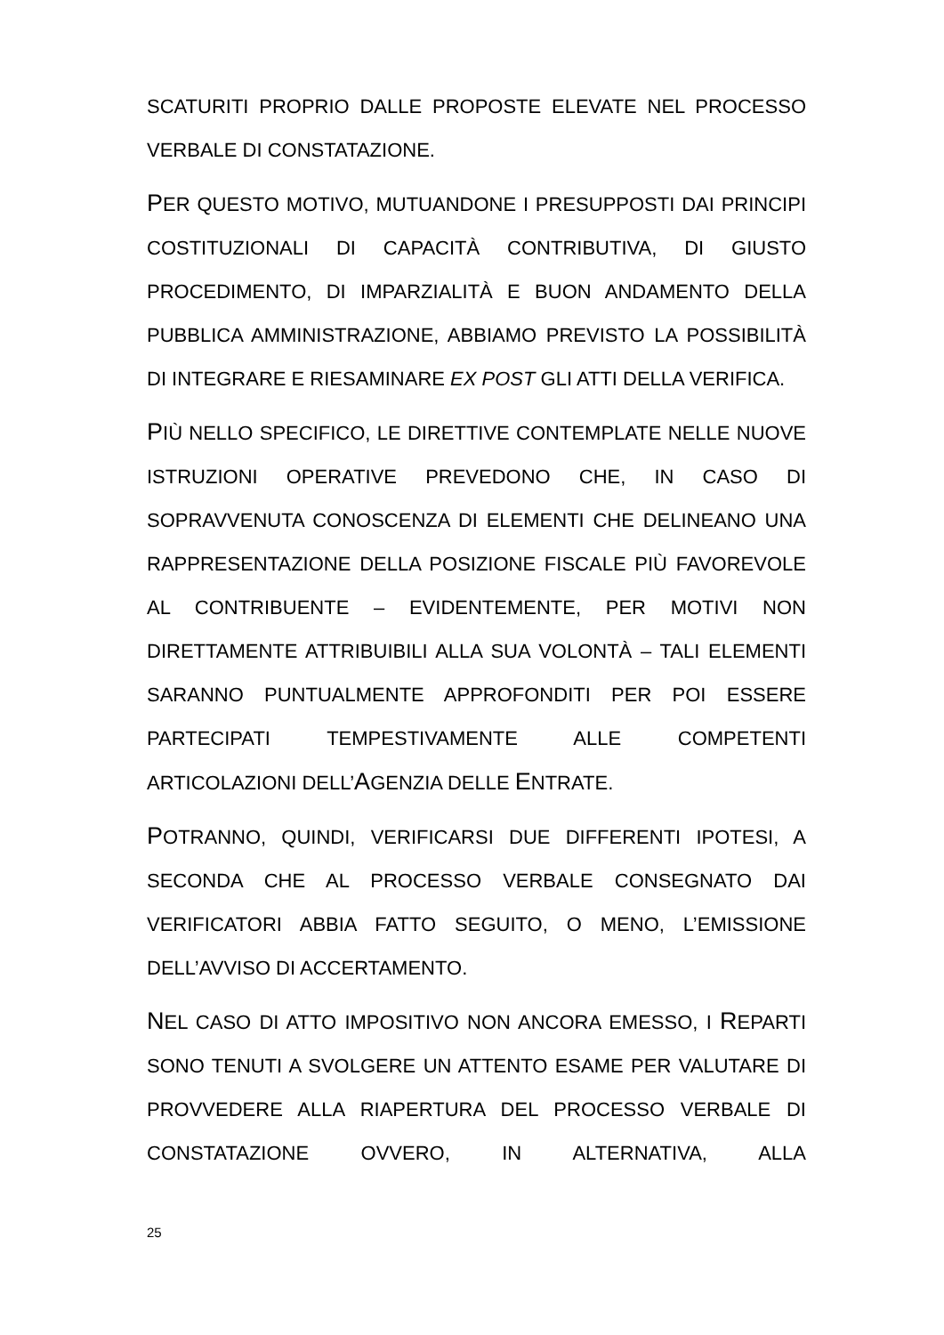SCATURITI PROPRIO DALLE PROPOSTE ELEVATE NEL PROCESSO VERBALE DI CONSTATAZIONE.
PER QUESTO MOTIVO, MUTUANDONE I PRESUPPOSTI DAI PRINCIPI COSTITUZIONALI DI CAPACITÀ CONTRIBUTIVA, DI GIUSTO PROCEDIMENTO, DI IMPARZIALITÀ E BUON ANDAMENTO DELLA PUBBLICA AMMINISTRAZIONE, ABBIAMO PREVISTO LA POSSIBILITÀ DI INTEGRARE E RIESAMINARE EX POST GLI ATTI DELLA VERIFICA.
PIÙ NELLO SPECIFICO, LE DIRETTIVE CONTEMPLATE NELLE NUOVE ISTRUZIONI OPERATIVE PREVEDONO CHE, IN CASO DI SOPRAVVENUTA CONOSCENZA DI ELEMENTI CHE DELINEANO UNA RAPPRESENTAZIONE DELLA POSIZIONE FISCALE PIÙ FAVOREVOLE AL CONTRIBUENTE – EVIDENTEMENTE, PER MOTIVI NON DIRETTAMENTE ATTRIBUIBILI ALLA SUA VOLONTÀ – TALI ELEMENTI SARANNO PUNTUALMENTE APPROFONDITI PER POI ESSERE PARTECIPATI TEMPESTIVAMENTE ALLE COMPETENTI ARTICOLAZIONI DELL’AGENZIA DELLE ENTRATE.
POTRANNO, QUINDI, VERIFICARSI DUE DIFFERENTI IPOTESI, A SECONDA CHE AL PROCESSO VERBALE CONSEGNATO DAI VERIFICATORI ABBIA FATTO SEGUITO, O MENO, L’EMISSIONE DELL’AVVISO DI ACCERTAMENTO.
NEL CASO DI ATTO IMPOSITIVO NON ANCORA EMESSO, I REPARTI SONO TENUTI A SVOLGERE UN ATTENTO ESAME PER VALUTARE DI PROVVEDERE ALLA RIAPERTURA DEL PROCESSO VERBALE DI CONSTATAZIONE OVVERO, IN ALTERNATIVA, ALLA
25